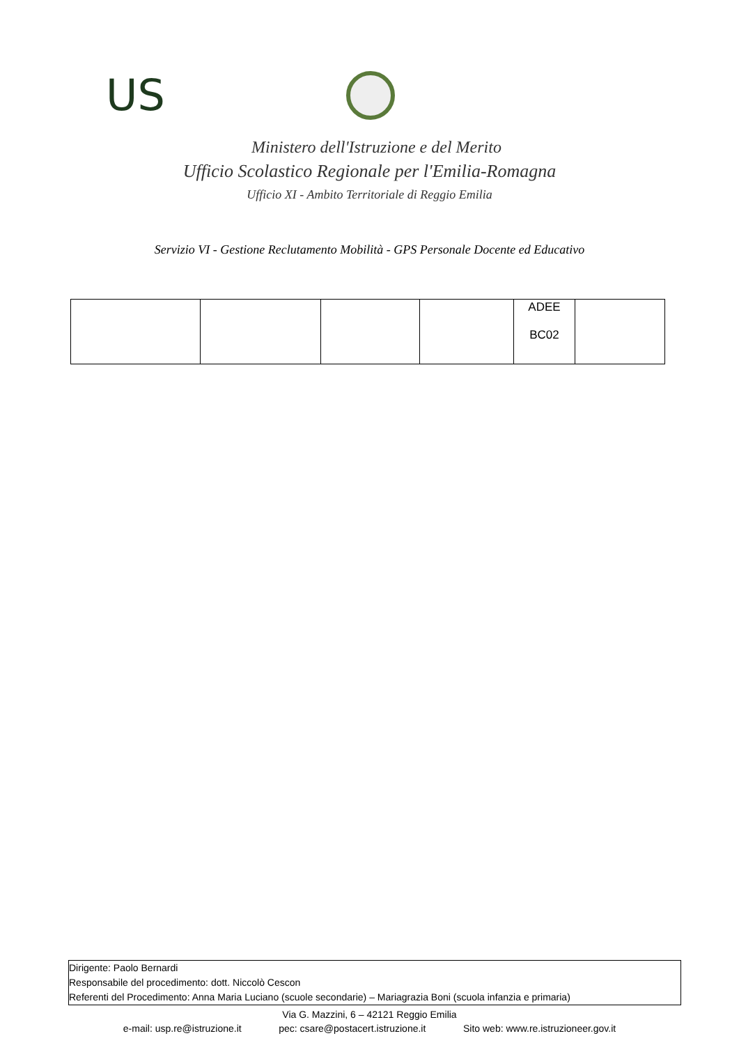US
Ministero dell'Istruzione e del Merito
Ufficio Scolastico Regionale per l'Emilia-Romagna
Ufficio XI - Ambito Territoriale di Reggio Emilia
Servizio VI - Gestione Reclutamento Mobilità - GPS Personale Docente ed Educativo
| | | | | ADEE BC02 | |
Dirigente: Paolo Bernardi
Responsabile del procedimento: dott. Niccolò Cescon
Referenti del Procedimento: Anna Maria Luciano (scuole secondarie) – Mariagrazia Boni (scuola infanzia e primaria)
Via G. Mazzini, 6 – 42121 Reggio Emilia
e-mail: usp.re@istruzione.it pec: csare@postacert.istruzione.it Sito web: www.re.istruzioneer.gov.it